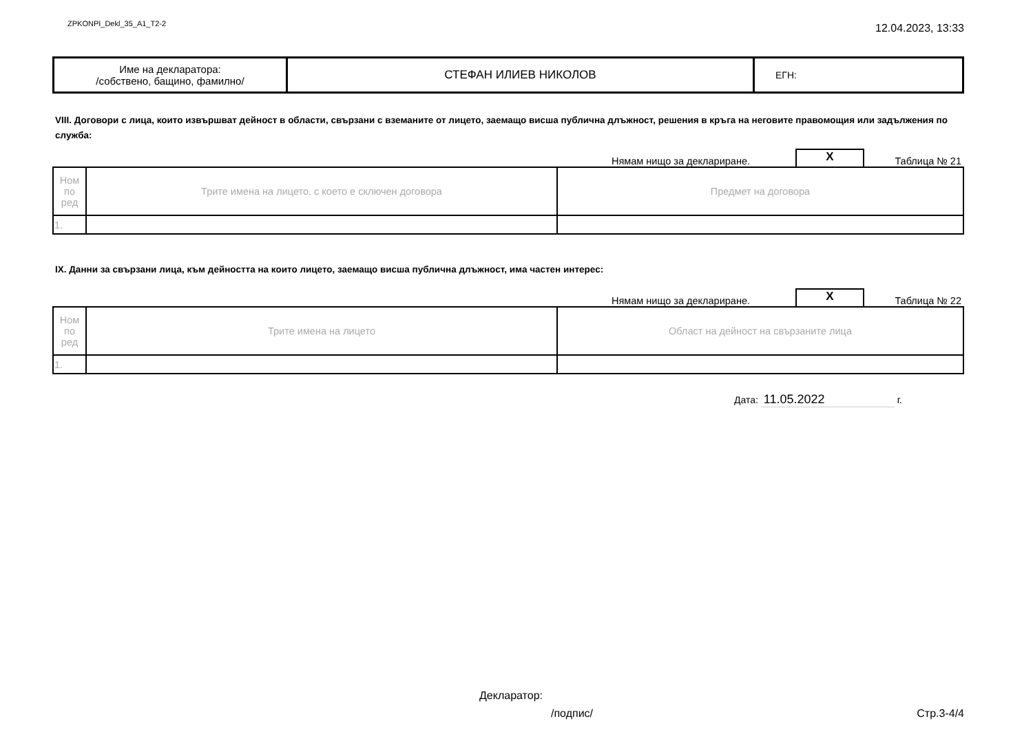ZPKONPI_Dekl_35_A1_T2-2
12.04.2023, 13:33
| Име на декларатора: /собствено, бащино, фамилно/ | СТЕФАН ИЛИЕВ НИКОЛОВ | ЕГН: |
VIII. Договори с лица, които извършват дейност в области, свързани с вземаните от лицето, заемащо висша публична длъжност, решения в кръга на неговите правомощия или задължения по служба:
Нямам нищо за деклариране.
X
Таблица № 21
| Ном по ред | Трите имена на лицето, с което е сключен договора | Предмет на договора |
| 1. | | |
IX. Данни за свързани лица, към дейността на които лицето, заемащо висша публична длъжност, има частен интерес:
Нямам нищо за деклариране.
X
Таблица № 22
| Ном по ред | Трите имена на лицето | Област на дейност на свързаните лица |
| 1. | | |
Дата: 11.05.2022 г.
Декларатор:
/подпис/ Стр.3-4/4